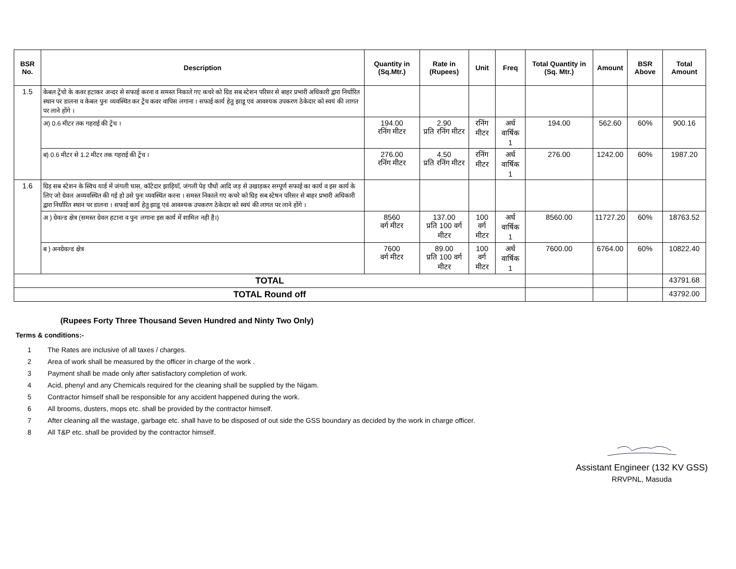.
| BSR No. | Description | Quantity in (Sq.Mtr.) | Rate in (Rupees) | Unit | Freq | Total Quantity in (Sq. Mtr.) | Amount | BSR Above | Total Amount |
| --- | --- | --- | --- | --- | --- | --- | --- | --- | --- |
| 1.5 | केबल ट्रेंचो के कवर हटाकर अन्दर से सफाई करना व समस्त निकाले गए कचरे को ग्रिड सब स्टेशन परिसर से बाहर प्रभारी अधिकारी द्वारा निर्धारित स्थान पर डालना व केबल पुनः व्यवस्थित कर ट्रेंच कवर वापिस लगाना । सफाई कार्य हेतु झाडू एवं आवश्यक उपकरण ठेकेदार को स्वयं की लागत पर लाने होंगे । | | | | | | | | |
| | अ) 0.6 मीटर तक गहराई की ट्रेंच । | 194.00 रनिंग मीटर | 2.90 प्रति रनिंग मीटर | रनिंग मीटर | अर्ध वार्षिक 1 | 194.00 | 562.60 | 60% | 900.16 |
| | ब) 0.6 मीटर से 1.2 मीटर तक गहराई की ट्रेंच । | 276.00 रनिंग मीटर | 4.50 प्रति रनिंग मीटर | रनिंग मीटर | अर्ध वार्षिक 1 | 276.00 | 1242.00 | 60% | 1987.20 |
| 1.6 | ग्रिड़ सब स्टेशन के स्विच यार्ड में जंगली घास, कॉटेदार झाड़ियॉ, जंगली पेड़ पौधों आदि जड़ से उखाड़कर सम्पूर्ण सफाई का कार्य व इस कार्य के लिए जो ग्रेवल अव्यवस्थित की गई हो उसे पुनः व्यवस्थित करना । समस्त निकाले गए कचरे को ग्रिड़ सब स्टेषन परिसर से बाहर प्रभारी अधिकारी द्वारा निर्धारित स्थान पर डालना । सफाई कार्य हेतु झाडू एवं आवश्यक उपकरण ठेकेदार को स्वयं की लागत पर लाने होंगे । | | | | | | | | |
| | अ ) ग्रेवल्ड क्षेत्र (समस्त ग्रेवल हटाना व पुनः लगाना इस कार्य में शामिल नही है।) | 8560 वर्ग मीटर | 137.00 प्रति 100 वर्ग मीटर | 100 वर्ग मीटर | अर्ध वार्षिक 1 | 8560.00 | 11727.20 | 60% | 18763.52 |
| | ब ) अनग्रेवल्ड क्षेत्र | 7600 वर्ग मीटर | 89.00 प्रति 100 वर्ग मीटर | 100 वर्ग मीटर | अर्ध वार्षिक 1 | 7600.00 | 6764.00 | 60% | 10822.40 |
| TOTAL | | | | | | | | | 43791.68 |
| TOTAL Round off | | | | | | | | | 43792.00 |
(Rupees Forty Three Thousand Seven Hundred and Ninty Two Only)
Terms & conditions:-
1 The Rates are inclusive of all taxes / charges.
2 Area of work shall be measured by the officer in charge of the work .
3 Payment shall be made only after satisfactory completion of work.
4 Acid, phenyl and any Chemicals required for the cleaning shall be supplied by the Nigam.
5 Contractor himself shall be responsible for any accident happened during the work.
6 All brooms, dusters, mops etc. shall be provided by the contractor himself.
7 After cleaning all the wastage, garbage etc. shall have to be disposed of out side the GSS boundary as decided by the work in charge officer.
8 All T&P etc. shall be provided by the contractor himself.
Assistant Engineer (132 KV GSS)
RRVPNL, Masuda